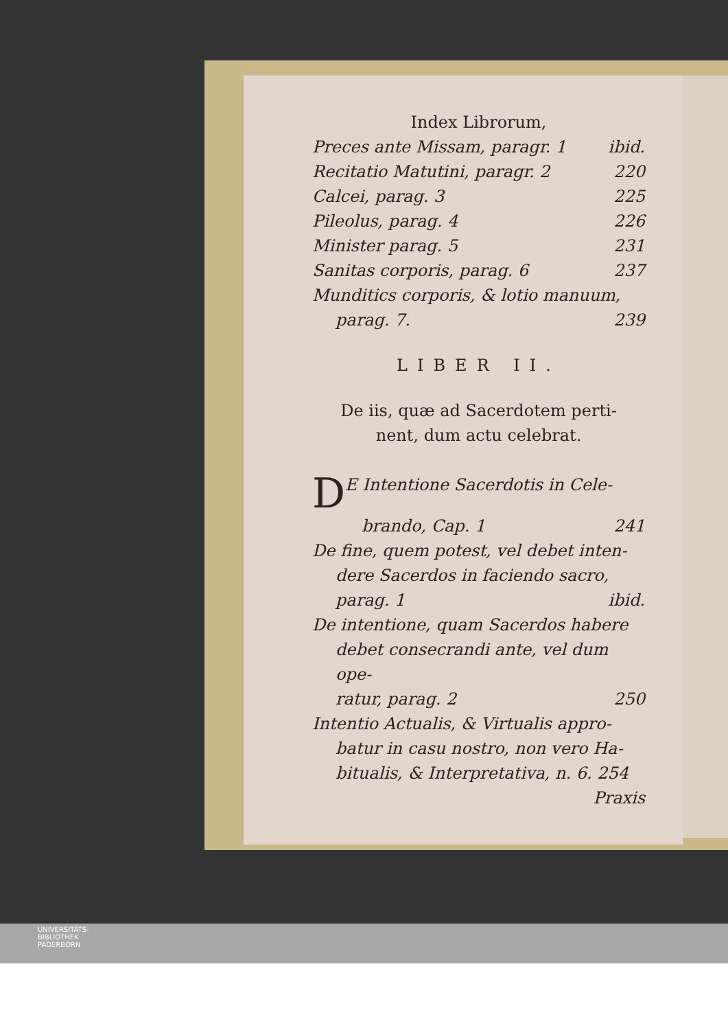Index Librorum,
Preces ante Missam, paragr. 1 ibid.
Recitatio Matutini, paragr. 2 220
Calcei, parag. 3 225
Pileolus, parag. 4 226
Minister parag. 5 231
Sanitas corporis, parag. 6 237
Munditics corporis, & lotio manuum,
parag. 7. 239
LIBER II.
De iis, quæ ad Sacerdotem perti-
nent, dum actu celebrat.
DE Intentione Sacerdotis in Cele-
brando, Cap. 1 241
De fine, quem potest, vel debet inten-
dere Sacerdos in faciendo sacro,
parag. 1 ibid.
De intentione, quam Sacerdos habere
debet consecrandi ante, vel dum ope-
ratur, parag. 2 250
Intentio Actualis, & Virtualis appro-
batur in casu nostro, non vero Ha-
bitualis, & Interpretativa, n. 6. 254
Praxis
UNIVERSITÄTS-
BIBLIOTHEK
PADERBORN